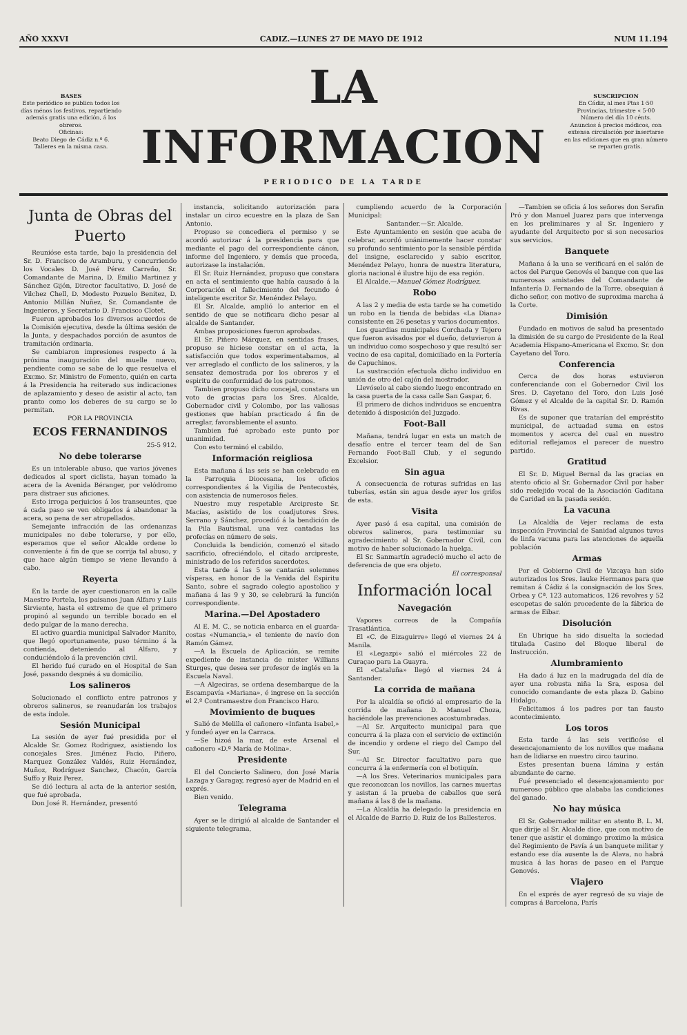AÑO XXXVI CADIZ.—LUNES 27 DE MAYO DE 1912 NUM 11.194
BASES
Este periódico se publica todos los días ménos los festivos, repartiendo además gratis una edición, á los obreros.
Oficinas:
Beato Diego de Cádiz n.º 6.
Talleres en la misma casa.
LA INFORMACION
PERIODICO DE LA TARDE
SUSCRIPCION
En Cádiz, al mes Ptas 1·50
Provincias, trimestre « 5·00
Número del día 10 cénts.
Anuncios á precios módicos, con extensa circulación por insertarse en las ediciones que en gran número se reparten gratis.
Junta de Obras del Puerto
Reunióse esta tarde, bajo la presidencia del Sr. D. Francisco de Aramburu, y concurriendo los Vocales D. José Pérez Carreño, Sr. Comandante de Marina, D. Emilio Martinez y Sánchez Gijón, Director facultativo, D. José de Vilchez Chell, D. Modesto Pozuelo Benitez, D. Antonio Millán Nuñez, Sr. Comandante de Ingenieros, y Secretario D. Francisco Clotet.
Fueron aprobados los diversos acuerdos de la Comisión ejecutiva, desde la última sesión de la Junta, y despachados porción de asuntos de tramitación ordinaria.
Se cambiaron impresiones respecto á la próxima inauguración del muelle nuevo, pendiente como se sabe de lo que resuelva el Excmo. Sr. Ministro de Fomento, quién en carta á la Presidencia ha reiterado sus indicaciones de aplazamiento y deseo de asistir al acto, tan pranto como los deberes de su cargo se lo permitan.
POR LA PROVINCIA
ECOS FERNANDINOS
25-5 912.
No debe tolerarse
Es un intolerable abuso, que varios jóvenes dedicados al sport ciclista, hayan tomado la acera de la Avenida Béranger, por velódromo para distraer sus aficiones.
Esto irroga perjuicios á los transeuntes, que á cada paso se ven obligados á abandonar la acera, so pena de ser atropellados.
Semejante infracción de las ordenanzas municipales no debe tolerarse, y por ello, esperamos que el señor Alcalde ordene lo conveniente á fin de que se corrija tal abuso, y que hace algún tiempo se viene llevando á cabo.
Reyerta
En la tarde de ayer cuestionaron en la calle Maestro Portela, los paisanos Juan Alfaro y Luis Sirviente, hasta el extremo de que el primero propinó al segundo un terrible bocado en el dedo pulgar de la mano derecha.
El activo guardia municipal Salvador Manito, que llegó oportunamente, puso término á la contienda, deteniendo al Alfaro, y conduciéndolo á la prevención civil.
El herido fué curado en el Hospital de San José, pasando despnés á su domicilio.
Los salineros
Solucionado el conflicto entre patronos y obreros salineros, se reanudarán los trabajos de esta índole.
Sesión Municipal
La sesión de ayer fué presidida por el Alcalde Sr. Gomez Rodriguez, asistiendo los concejales Sres. Jiménez Facio, Piñero, Marquez González Valdés, Ruiz Hernández, Muñoz, Rodríguez Sanchez, Chacón, García Suffo y Ruiz Perez.
Se dió lectura al acta de la anterior sesión, que fué aprobada.
Don José R. Hernández, presentó
instancia, solicitando autorización para instalar un circo ecuestre en la plaza de San Antonio.
Propuso se concediera el permiso y se acordó autorizar á la presidencia para que mediante el pago del correspondiente cánon, informe del Ingeniero, y demás que proceda, autorizase la instalación.
El Sr. Ruiz Hernández, propuso que constara en acta el sentimiento que había causado á la Corporación el fallecimiento del fecundo é inteligente escritor Sr. Menéndez Pelayo.
El Sr. Alcalde, amplió lo anterior en el sentido de que se notificara dicho pesar al alcalde de Santander.
Ambas proposiciones fueron aprobadas.
El Sr. Piñero Márquez, en sentidas frases, propuso se hiciese constar en el acta, la satisfacción que todos experimentabamos, al ver arreglado el conflicto de los salineros, y la sensatez demostrada por los obreros y el espiritu de conformidad de los patronos.
Tambien propuso dicho concejal, constara un voto de gracias para los Sres. Alcalde, Gobernador civil y Colombo, por las valiosas gestiones que habían practicado á fin de arreglar, favorablemente el asunto.
Tambien fué aprobado este punto por unanimidad.
Con esto terminó el cabildo.
Información reigliosa
Esta mañana á las seis se han celebrado en la Parroquia Diocesana, los oficios correspondientes á la Vigilia de Pentecostés, con asistencia de numerosos fieles.
Nuestro muy respetable Arcipreste Sr. Macías, asistido de los coadjutores Sres. Serrano y Sánchez, procedió á la bendición de la Pila Bautismal, una vez cantadas las profecías en número de seis.
Concluida la bendición, comenzó el sitado sacrificio, ofreciéndolo, el citado arcipreste, ministrado de los referidos sacerdotes.
Esta tarde á las 5 se cantarán solemnes vísperas, en honor de la Venida del Espiritu Santo, sobre el sagrado colegio apostolico y mañana á las 9 y 30, se celebrará la función correspondiente.
Marina.—Del Apostadero
Al E. M. C., se noticia enbarca en el guarda-costas «Numancia,» el teniente de navío don Ramón Gámez.
—A la Escuela de Aplicación, se remite expediente de instancia de mister Willians Sturges, que desea ser profesor de inglés en la Escuela Naval.
—A Algeciras, se ordena desembarque de la Escampavía «Mariana», é ingrese en la sección el 2.º Contramaestre don Francisco Haro.
Movimiento de buques
Salió de Melilla el cañonero «Infanta Isabel,» y fondeó ayer en la Carraca.
—Se hizoá la mar, de este Arsenal el cañonero «D.ª María de Molina».
Presidente
El del Concierto Salinero, don José María Lazaga y Garagay, regresó ayer de Madrid en el exprés.
Bien venido.
Telegrama
Ayer se le dirigió al alcalde de Santander el siguiente telegrama,
cumpliendo acuerdo de la Corporación Municipal:
Santander.—Sr. Alcalde.
Este Ayuntamiento en sesión que acaba de celebrar, acordó unánimemente hacer constar su profundo sentimiento por la sensible pérdida del insigne, esclarecido y sabio escritor, Menéndez Pelayo, honra de nuestra literatura, gloria nacional é ilustre hijo de esa región.
El Alcalde.—Manuel Gómez Rodríguez.
Robo
A las 2 y media de esta tarde se ha cometido un robo en la tienda de bebidas «La Diana» consistente en 26 pesetas y varios documentos.
Los guardias municipales Corchada y Tejero que fueron avisados por el dueño, detuvieron á un individuo como sospechoso y que resultó ser vecino de esa capital, domiciliado en la Portería de Capuchinos.
La sustracción efectuola dicho individuo en unión de otro del cajón del mostrador.
Llevóselo al cabo siendo luego encontrado en la casa puerta de la casa calle San Gaspar, 6.
El primero de dichos individuos se encuentra detenido á disposición del Juzgado.
Foot-Ball
Mañana, tendrá lugar en esta un match de desafío entre el tercer team del de San Fernando Foot-Ball Club, y el segundo Excelsior.
Sin agua
A consecuencia de roturas sufridas en las tuberías, están sin agua desde ayer los grifos de esta.
Visita
Ayer pasó á esa capital, una comisión de obreros salineros, para testimoniar su agradecimiento al Sr. Gobernador Civil, con motivo de haber solucionado la huelga.
El Sr. Sanmartín agradeció mucho el acto de deferencia de que era objeto.
El corresponsal
Información local
Navegación
Vapores correos de la Compañía Trasatlántica.
El «C. de Eizaguirre» llegó el viernes 24 á Manila.
El «Legazpi» salió el miércoles 22 de Curaçao para La Guayra.
El «Cataluña» llegó el viernes 24 á Santander.
La corrida de mañana
Por la alcaldía se ofició al empresario de la corrida de mañana D. Manuel Choza, haciéndole las prevenciones acostumbradas.
—Al Sr. Arquitecto municipal para que concurra á la plaza con el servicio de extinción de incendio y ordene el riego del Campo del Sur.
—Al Sr. Director facultativo para que concurra á la enfermería con el botiquín.
—A los Sres. Veterinarios municipales para que reconozcan los novillos, las carnes muertas y asistan á la prueba de caballos que será mañana á las 8 de la mañana.
—La Alcaldía ha delegado la presidencia en el Alcalde de Barrio D. Ruiz de los Ballesteros.
—Tambien se oficia á los señores don Serafin Pró y don Manuel Juarez para que intervenga en los preliminares y al Sr. Ingeniero y ayudante del Arquitecto por si son necesarios sus servicios.
Banquete
Mañana á la una se verificará en el salón de actos del Parque Genovés el banque con que las numerosas amistades del Comandante de Infantería D. Fernando de la Torre, obsequian á dicho señor, con motivo de suproxima marcha á la Corte.
Dimisión
Fundado en motivos de salud ha presentado la dimisión de su cargo de Presidente de la Real Academia Hispano-Americana el Excmo. Sr. don Cayetano del Toro.
Conferencia
Cerca de dos horas estuvieron conferenciande con el Gobernedor Civil los Sres. D. Cayetano del Toro, don Luis José Gómez y el Alcalde de la capital Sr. D. Ramón Rivas.
Es de suponer que tratarían del empréstito municipal, de actuadad suma en estos momentos y acerca del cual en nuestro editorial reflejamos el parecer de nuestro partido.
Gratitud
El Sr. D. Miguel Bernal da las gracias en atento oficio al Sr. Gobernador Civil por haber sido reelejido vocal de la Asociación Gaditana de Caridad en la pasada sesión.
La vacuna
La Alcaldía de Vejer reclama de esta inspección Provincial de Sanidad algunos tuvos de linfa vacuna para las atenciones de aquella población
Armas
Por el Gobierno Civil de Vizcaya han sido autorizados los Sres. Iauke Hermanos para que remitan á Cádiz á la consignación de los Sres. Orbea y Cª. 123 automaticos, 126 revolves y 52 escopetas de salón procedente de la fábrica de armas de Eibar.
Disolución
En Ubrique ha sido disuelta la sociedad titulada Casino del Bloque liberal de Instrucción.
Alumbramiento
Ha dado á luz en la madrugada del día de ayer una robusta niña la Sra, esposa del conocido comandante de esta plaza D. Gabino Hidalgo.
Felicitamos á los padres por tan fausto acontecimiento.
Los toros
Esta tarde á las seis verificóse el desencajonamiento de los novillos que mañana han de lidiarse en nuestro circo taurino.
Estes presentan buena lámina y están abundante de carne.
Fué presenciado el desencajonamiento por numeroso público que alababa las condiciones del ganado.
No hay música
El Sr. Gobernador militar en atento B. L. M. que dirije al Sr. Alcalde dice, que con motivo de tener que asistir el domingo proximo la música del Regimiento de Pavía á un banquete militar y estando ese día ausente la de Alava, no habrá musica á las horas de paseo en el Parque Genovés.
Viajero
En el exprés de ayer regresó de su viaje de compras á Barcelona, París